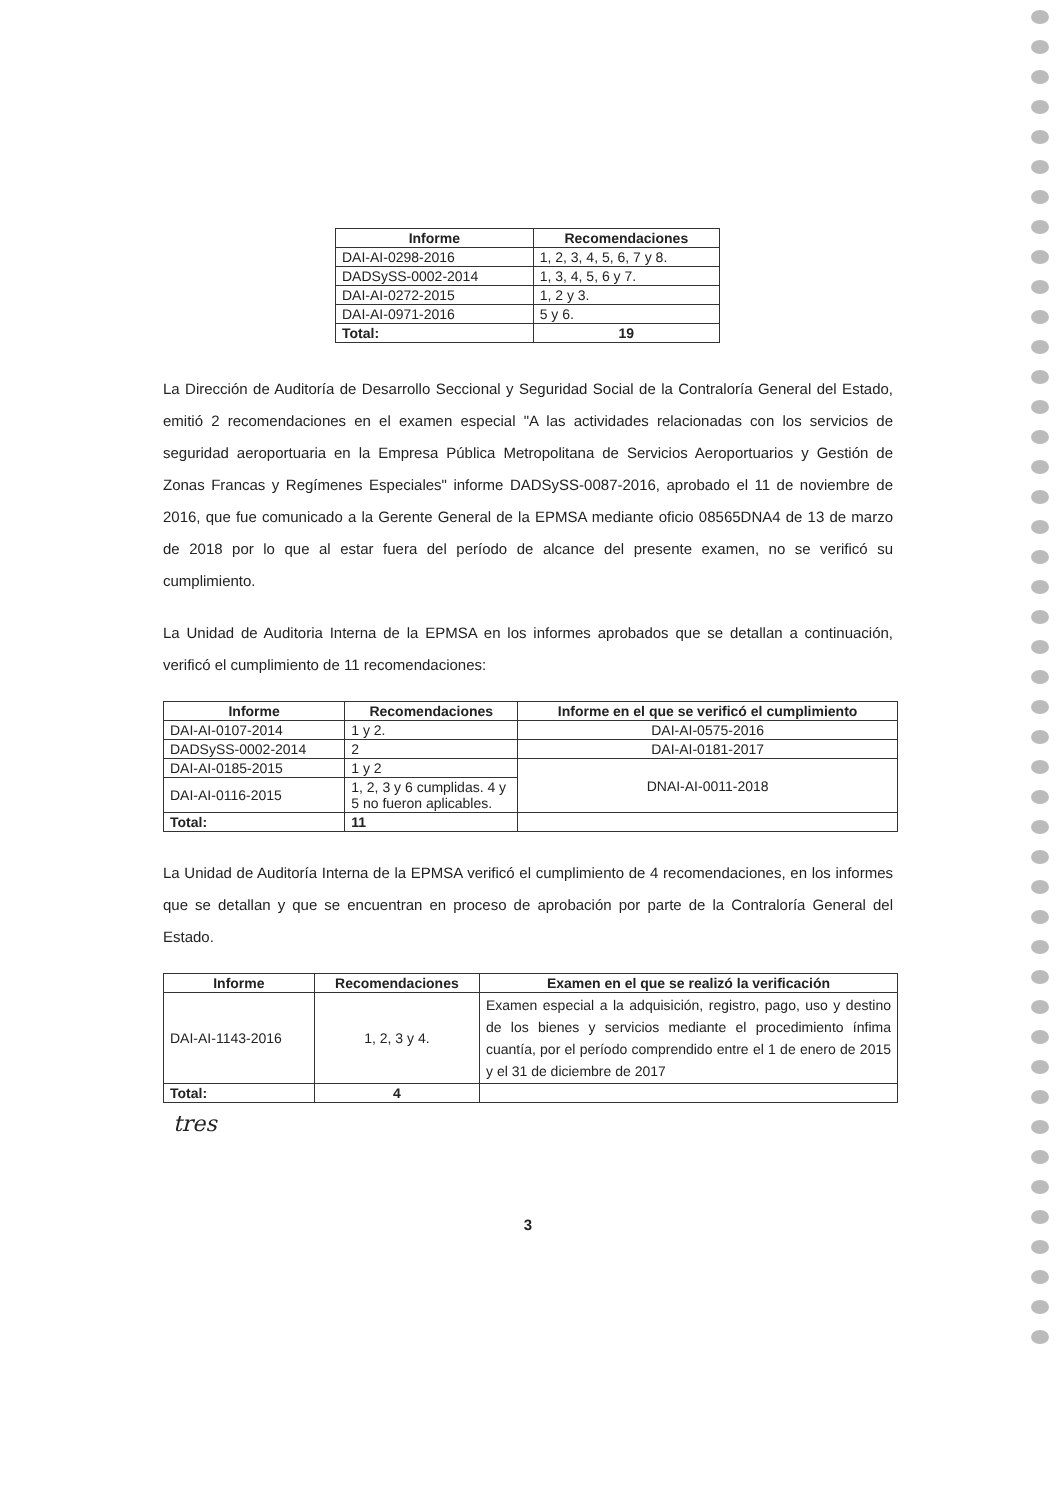| Informe | Recomendaciones |
| --- | --- |
| DAI-AI-0298-2016 | 1, 2, 3, 4, 5, 6, 7 y 8. |
| DADSySS-0002-2014 | 1, 3, 4, 5, 6 y 7. |
| DAI-AI-0272-2015 | 1, 2 y 3. |
| DAI-AI-0971-2016 | 5 y 6. |
| Total: | 19 |
La Dirección de Auditoría de Desarrollo Seccional y Seguridad Social de la Contraloría General del Estado, emitió 2 recomendaciones en el examen especial "A las actividades relacionadas con los servicios de seguridad aeroportuaria en la Empresa Pública Metropolitana de Servicios Aeroportuarios y Gestión de Zonas Francas y Regímenes Especiales" informe DADSySS-0087-2016, aprobado el 11 de noviembre de 2016, que fue comunicado a la Gerente General de la EPMSA mediante oficio 08565DNA4 de 13 de marzo de 2018 por lo que al estar fuera del período de alcance del presente examen, no se verificó su cumplimiento.
La Unidad de Auditoria Interna de la EPMSA en los informes aprobados que se detallan a continuación, verificó el cumplimiento de 11 recomendaciones:
| Informe | Recomendaciones | Informe en el que se verificó el cumplimiento |
| --- | --- | --- |
| DAI-AI-0107-2014 | 1 y 2. | DAI-AI-0575-2016 |
| DADSySS-0002-2014 | 2 | DAI-AI-0181-2017 |
| DAI-AI-0185-2015 | 1 y 2 | DNAI-AI-0011-2018 |
| DAI-AI-0116-2015 | 1, 2, 3 y 6 cumplidas. 4 y 5 no fueron aplicables. | |
| Total: | 11 | |
La Unidad de Auditoría Interna de la EPMSA verificó el cumplimiento de 4 recomendaciones, en los informes que se detallan y que se encuentran en proceso de aprobación por parte de la Contraloría General del Estado.
| Informe | Recomendaciones | Examen en el que se realizó la verificación |
| --- | --- | --- |
| DAI-AI-1143-2016 | 1, 2, 3 y 4. | Examen especial a la adquisición, registro, pago, uso y destino de los bienes y servicios mediante el procedimiento ínfima cuantía, por el período comprendido entre el 1 de enero de 2015 y el 31 de diciembre de 2017 |
| Total: | 4 | |
tres
3